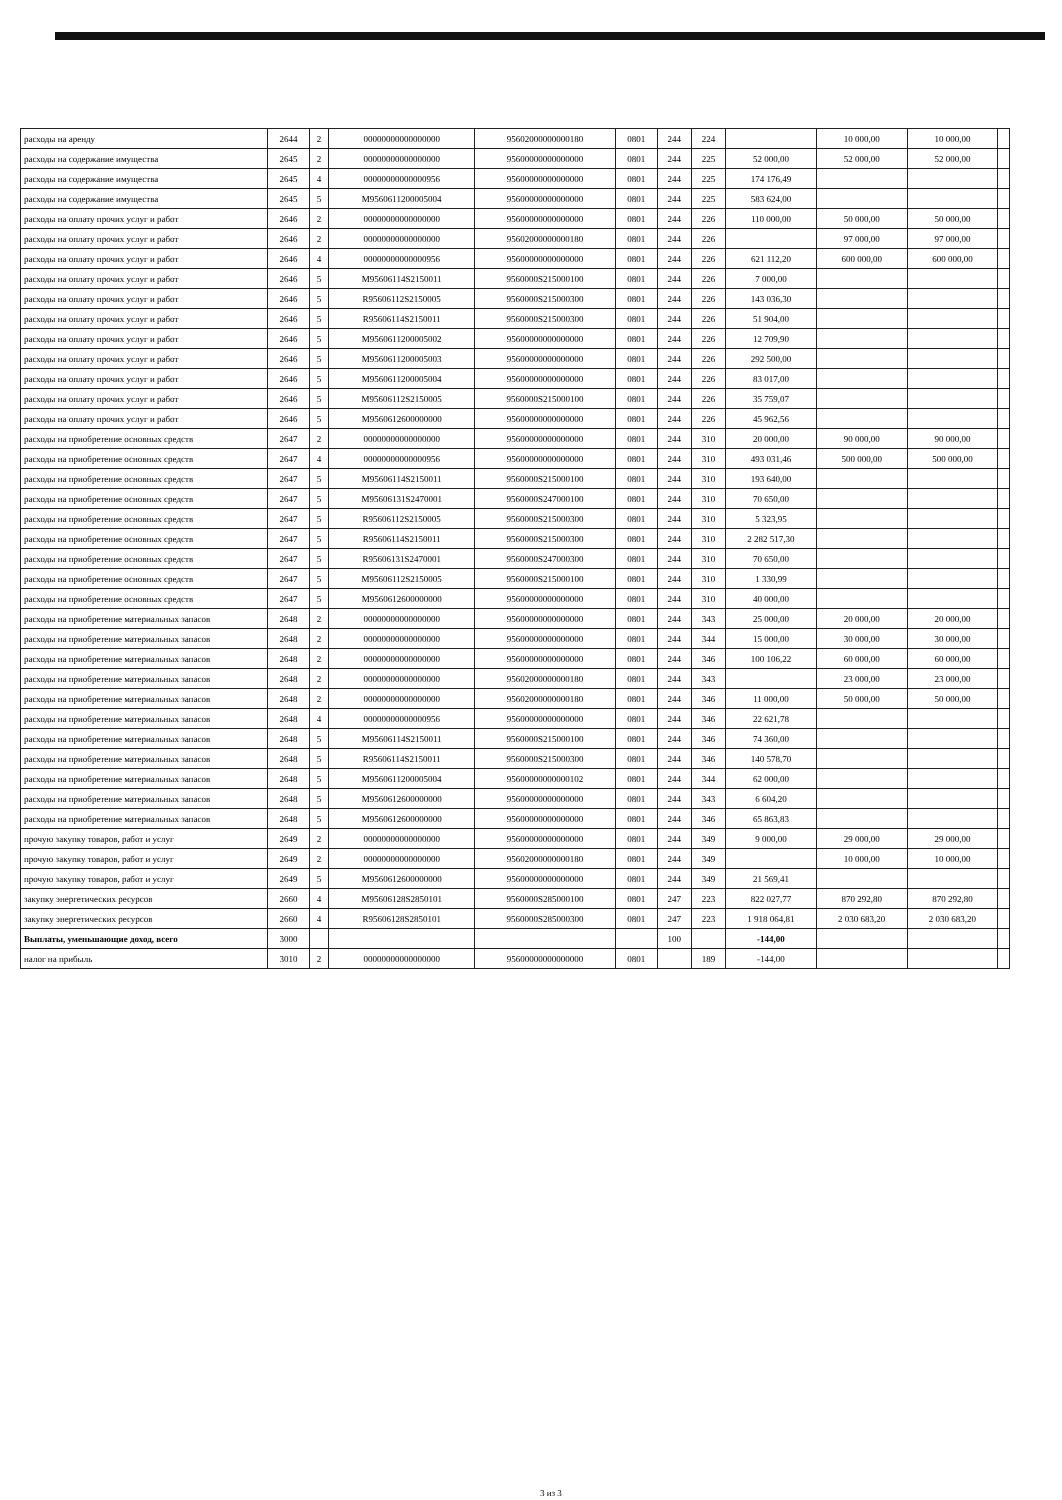| расходы на аренду | 2644 | 2 | 00000000000000000 | 95602000000000180 | 0801 | 244 | 224 | | 10 000,00 | 10 000,00 | |
| расходы на содержание имущества | 2645 | 2 | 00000000000000000 | 95600000000000000 | 0801 | 244 | 225 | 52 000,00 | 52 000,00 | 52 000,00 | |
| расходы на содержание имущества | 2645 | 4 | 00000000000000956 | 95600000000000000 | 0801 | 244 | 225 | 174 176,49 | | | |
| расходы на содержание имущества | 2645 | 5 | M9560611200005004 | 95600000000000000 | 0801 | 244 | 225 | 583 624,00 | | | |
| расходы на оплату прочих услуг и работ | 2646 | 2 | 00000000000000000 | 95600000000000000 | 0801 | 244 | 226 | 110 000,00 | 50 000,00 | 50 000,00 | |
| расходы на оплату прочих услуг и работ | 2646 | 2 | 00000000000000000 | 95602000000000180 | 0801 | 244 | 226 | | 97 000,00 | 97 000,00 | |
| расходы на оплату прочих услуг и работ | 2646 | 4 | 00000000000000956 | 95600000000000000 | 0801 | 244 | 226 | 621 112,20 | 600 000,00 | 600 000,00 | |
| расходы на оплату прочих услуг и работ | 2646 | 5 | M95606114S2150011 | 9560000S215000100 | 0801 | 244 | 226 | 7 000,00 | | | |
| расходы на оплату прочих услуг и работ | 2646 | 5 | R95606112S2150005 | 9560000S215000300 | 0801 | 244 | 226 | 143 036,30 | | | |
| расходы на оплату прочих услуг и работ | 2646 | 5 | R95606114S2150011 | 9560000S215000300 | 0801 | 244 | 226 | 51 904,00 | | | |
| расходы на оплату прочих услуг и работ | 2646 | 5 | M9560611200005002 | 95600000000000000 | 0801 | 244 | 226 | 12 709,90 | | | |
| расходы на оплату прочих услуг и работ | 2646 | 5 | M9560611200005003 | 95600000000000000 | 0801 | 244 | 226 | 292 500,00 | | | |
| расходы на оплату прочих услуг и работ | 2646 | 5 | M9560611200005004 | 95600000000000000 | 0801 | 244 | 226 | 83 017,00 | | | |
| расходы на оплату прочих услуг и работ | 2646 | 5 | M95606112S2150005 | 9560000S215000100 | 0801 | 244 | 226 | 35 759,07 | | | |
| расходы на оплату прочих услуг и работ | 2646 | 5 | M9560612600000000 | 95600000000000000 | 0801 | 244 | 226 | 45 962,56 | | | |
| расходы на приобретение основных средств | 2647 | 2 | 00000000000000000 | 95600000000000000 | 0801 | 244 | 310 | 20 000,00 | 90 000,00 | 90 000,00 | |
| расходы на приобретение основных средств | 2647 | 4 | 00000000000000956 | 95600000000000000 | 0801 | 244 | 310 | 493 031,46 | 500 000,00 | 500 000,00 | |
| расходы на приобретение основных средств | 2647 | 5 | M95606114S2150011 | 9560000S215000100 | 0801 | 244 | 310 | 193 640,00 | | | |
| расходы на приобретение основных средств | 2647 | 5 | M95606131S2470001 | 9560000S247000100 | 0801 | 244 | 310 | 70 650,00 | | | |
| расходы на приобретение основных средств | 2647 | 5 | R95606112S2150005 | 9560000S215000300 | 0801 | 244 | 310 | 5 323,95 | | | |
| расходы на приобретение основных средств | 2647 | 5 | R95606114S2150011 | 9560000S215000300 | 0801 | 244 | 310 | 2 282 517,30 | | | |
| расходы на приобретение основных средств | 2647 | 5 | R95606131S2470001 | 9560000S247000300 | 0801 | 244 | 310 | 70 650,00 | | | |
| расходы на приобретение основных средств | 2647 | 5 | M95606112S2150005 | 9560000S215000100 | 0801 | 244 | 310 | 1 330,99 | | | |
| расходы на приобретение основных средств | 2647 | 5 | M9560612600000000 | 95600000000000000 | 0801 | 244 | 310 | 40 000,00 | | | |
| расходы на приобретение материальных запасов | 2648 | 2 | 00000000000000000 | 95600000000000000 | 0801 | 244 | 343 | 25 000,00 | 20 000,00 | 20 000,00 | |
| расходы на приобретение материальных запасов | 2648 | 2 | 00000000000000000 | 95600000000000000 | 0801 | 244 | 344 | 15 000,00 | 30 000,00 | 30 000,00 | |
| расходы на приобретение материальных запасов | 2648 | 2 | 00000000000000000 | 95600000000000000 | 0801 | 244 | 346 | 100 106,22 | 60 000,00 | 60 000,00 | |
| расходы на приобретение материальных запасов | 2648 | 2 | 00000000000000000 | 95602000000000180 | 0801 | 244 | 343 | | 23 000,00 | 23 000,00 | |
| расходы на приобретение материальных запасов | 2648 | 2 | 00000000000000000 | 95602000000000180 | 0801 | 244 | 346 | 11 000,00 | 50 000,00 | 50 000,00 | |
| расходы на приобретение материальных запасов | 2648 | 4 | 00000000000000956 | 95600000000000000 | 0801 | 244 | 346 | 22 621,78 | | | |
| расходы на приобретение материальных запасов | 2648 | 5 | M95606114S2150011 | 9560000S215000100 | 0801 | 244 | 346 | 74 360,00 | | | |
| расходы на приобретение материальных запасов | 2648 | 5 | R95606114S2150011 | 9560000S215000300 | 0801 | 244 | 346 | 140 578,70 | | | |
| расходы на приобретение материальных запасов | 2648 | 5 | M9560611200005004 | 95600000000000102 | 0801 | 244 | 344 | 62 000,00 | | | |
| расходы на приобретение материальных запасов | 2648 | 5 | M9560612600000000 | 95600000000000000 | 0801 | 244 | 343 | 6 604,20 | | | |
| расходы на приобретение материальных запасов | 2648 | 5 | M9560612600000000 | 95600000000000000 | 0801 | 244 | 346 | 65 863,83 | | | |
| прочую закупку товаров, работ и услуг | 2649 | 2 | 00000000000000000 | 95600000000000000 | 0801 | 244 | 349 | 9 000,00 | 29 000,00 | 29 000,00 | |
| прочую закупку товаров, работ и услуг | 2649 | 2 | 00000000000000000 | 95602000000000180 | 0801 | 244 | 349 | | 10 000,00 | 10 000,00 | |
| прочую закупку товаров, работ и услуг | 2649 | 5 | M9560612600000000 | 95600000000000000 | 0801 | 244 | 349 | 21 569,41 | | | |
| закупку энергетических ресурсов | 2660 | 4 | M95606128S2850101 | 9560000S285000100 | 0801 | 247 | 223 | 822 027,77 | 870 292,80 | 870 292,80 | |
| закупку энергетических ресурсов | 2660 | 4 | R95606128S2850101 | 9560000S285000300 | 0801 | 247 | 223 | 1 918 064,81 | 2 030 683,20 | 2 030 683,20 | |
| Выплаты, уменьшающие доход, всего | 3000 | | | | | 100 | | -144,00 | | | |
| налог на прибыль | 3010 | 2 | 00000000000000000 | 95600000000000000 | 0801 | | 189 | -144,00 | | | |
3 из 3